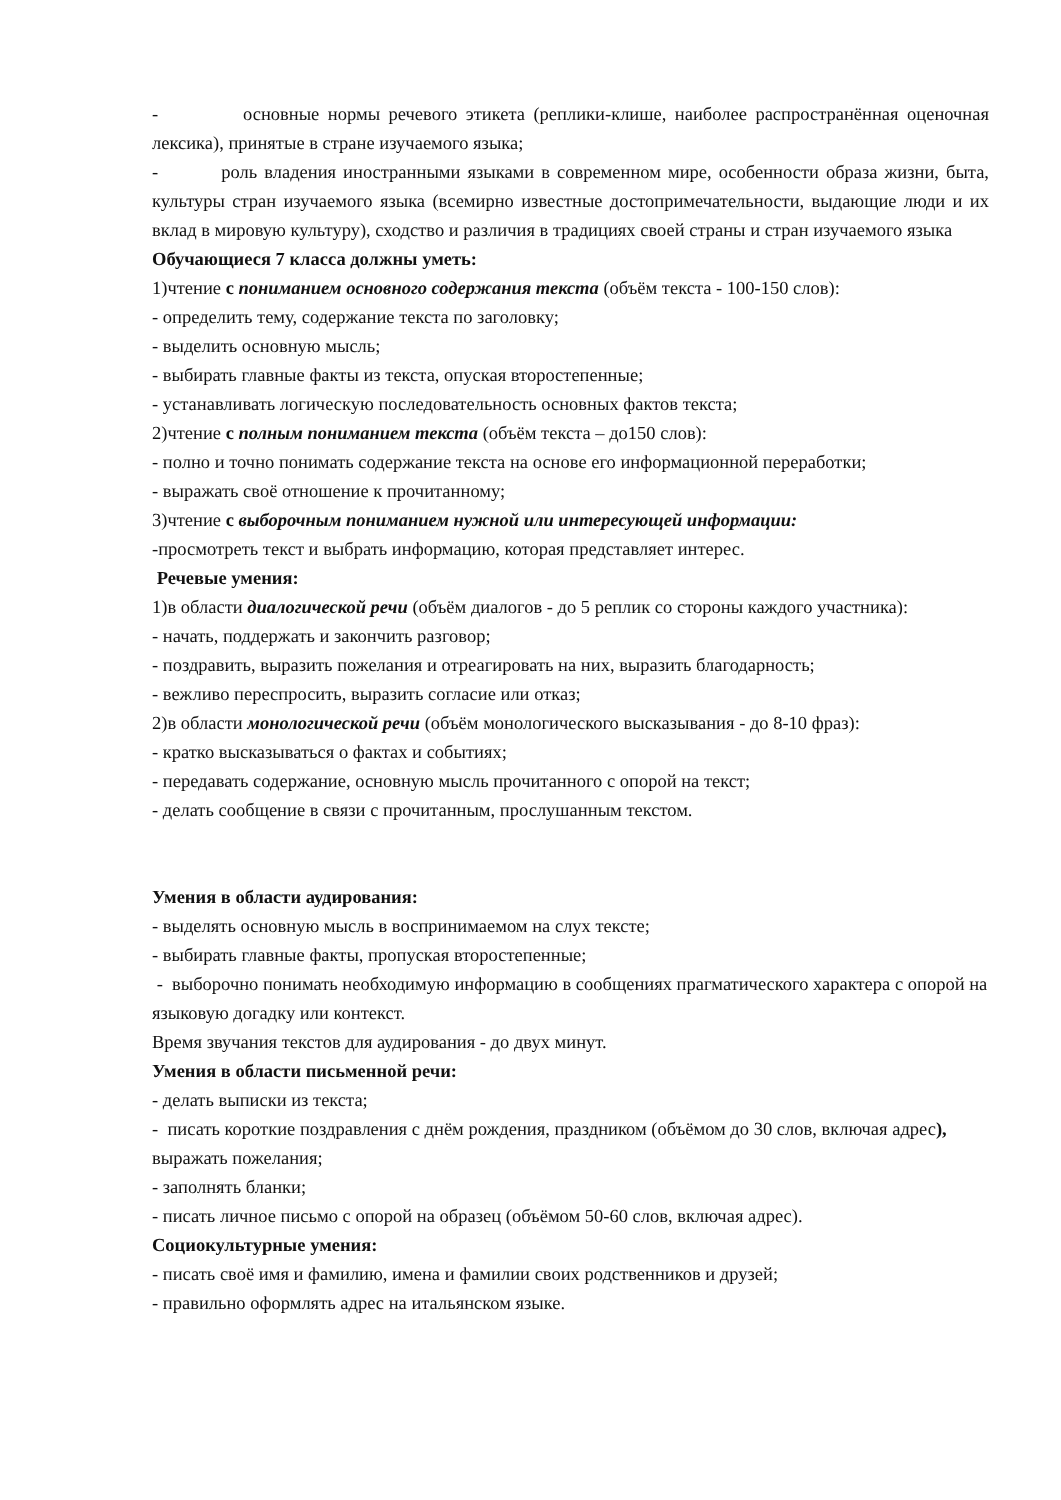- основные нормы речевого этикета (реплики-клише, наиболее распространённая оценочная лексика), принятые в стране изучаемого языка;
- роль владения иностранными языками в современном мире, особенности образа жизни, быта, культуры стран изучаемого языка (всемирно известные достопримечательности, выдающие люди и их вклад в мировую культуру), сходство и различия в традициях своей страны и стран изучаемого языка
Обучающиеся 7 класса должны уметь:
1)чтение с пониманием основного содержания текста (объём текста - 100-150 слов):
- определить тему, содержание текста по заголовку;
- выделить основную мысль;
- выбирать главные факты из текста, опуская второстепенные;
- устанавливать логическую последовательность основных фактов текста;
2)чтение с полным пониманием текста (объём текста – до150 слов):
- полно и точно понимать содержание текста на основе его информационной переработки;
- выражать своё отношение к прочитанному;
3)чтение с выборочным пониманием нужной или интересующей информации:
-просмотреть текст и выбрать информацию, которая представляет интерес.
Речевые умения:
1)в области диалогической речи (объём диалогов - до 5 реплик со стороны каждого участника):
- начать, поддержать и закончить разговор;
- поздравить, выразить пожелания и отреагировать на них, выразить благодарность;
- вежливо переспросить, выразить согласие или отказ;
2)в области монологической речи (объём монологического высказывания - до 8-10 фраз):
- кратко высказываться о фактах и событиях;
- передавать содержание, основную мысль прочитанного с опорой на текст;
- делать сообщение в связи с прочитанным, прослушанным текстом.
Умения в области аудирования:
- выделять основную мысль в воспринимаемом на слух тексте;
- выбирать главные факты, пропуская второстепенные;
- выборочно понимать необходимую информацию в сообщениях прагматического характера с опорой на языковую догадку или контекст.
Время звучания текстов для аудирования - до двух минут.
Умения в области письменной речи:
- делать выписки из текста;
- писать короткие поздравления с днём рождения, праздником (объёмом до 30 слов, включая адрес), выражать пожелания;
- заполнять бланки;
- писать личное письмо с опорой на образец (объёмом 50-60 слов, включая адрес).
Социокультурные умения:
- писать своё имя и фамилию, имена и фамилии своих родственников и друзей;
- правильно оформлять адрес на итальянском языке.